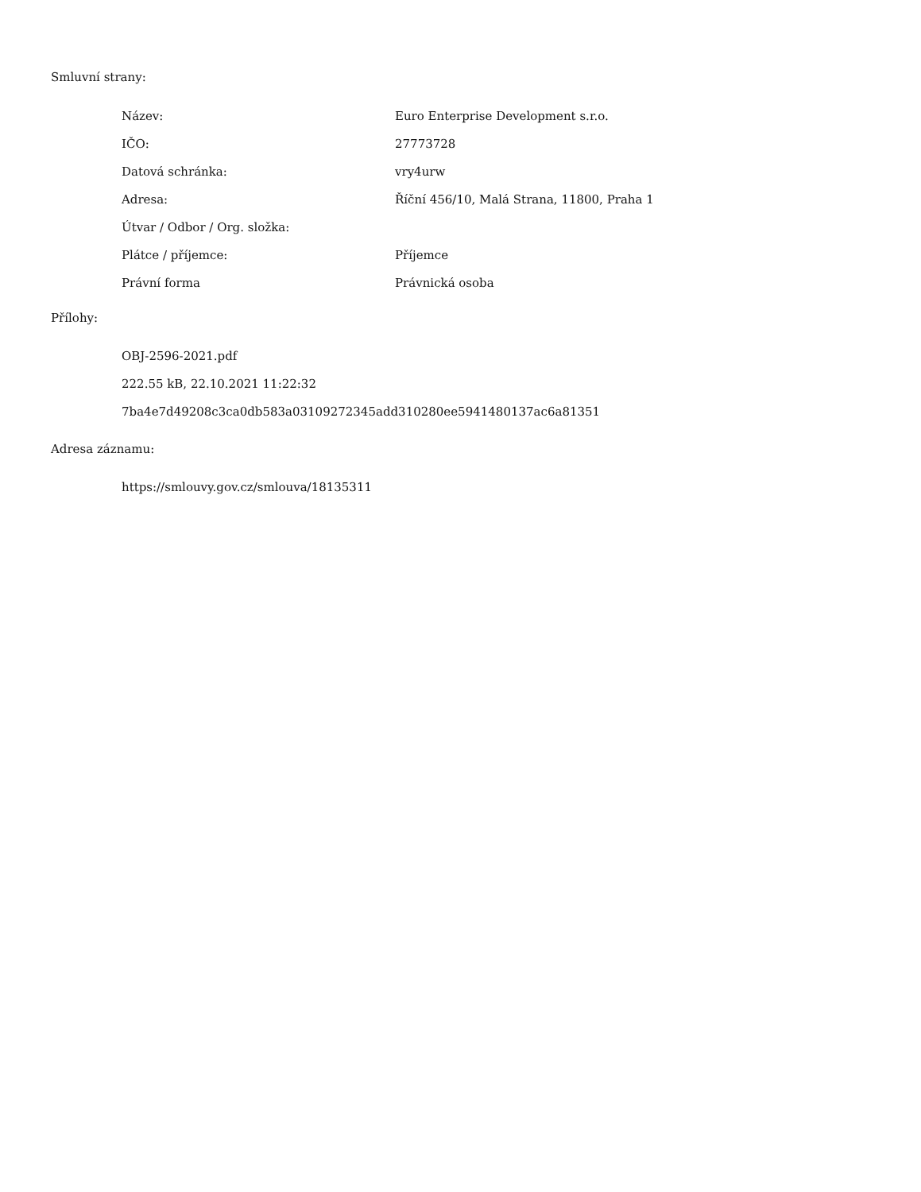Smluvní strany:
| Název: | Euro Enterprise Development s.r.o. |
| IČO: | 27773728 |
| Datová schránka: | vry4urw |
| Adresa: | Říční 456/10, Malá Strana, 11800, Praha 1 |
| Útvar / Odbor / Org. složka: | |
| Plátce / příjemce: | Příjemce |
| Právní forma | Právnická osoba |
Přílohy:
OBJ-2596-2021.pdf
222.55 kB, 22.10.2021 11:22:32
7ba4e7d49208c3ca0db583a03109272345add310280ee5941480137ac6a81351
Adresa záznamu:
https://smlouvy.gov.cz/smlouva/18135311